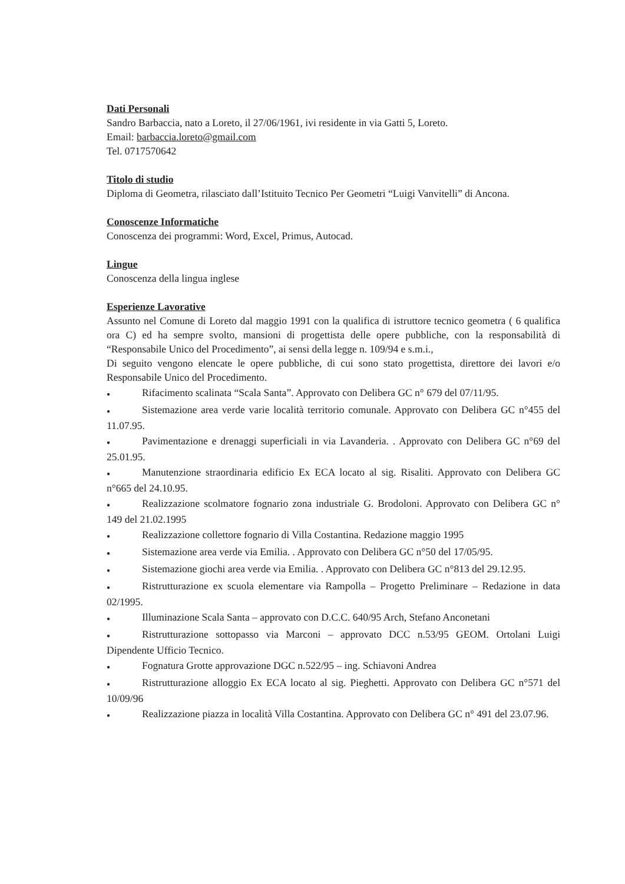Dati Personali
Sandro Barbaccia, nato a Loreto, il 27/06/1961, ivi residente in via Gatti 5, Loreto.
Email: barbaccia.loreto@gmail.com
Tel. 0717570642
Titolo di studio
Diploma di Geometra, rilasciato dall’Istituito Tecnico Per Geometri “Luigi Vanvitelli” di Ancona.
Conoscenze Informatiche
Conoscenza dei programmi: Word, Excel, Primus, Autocad.
Lingue
Conoscenza della lingua inglese
Esperienze Lavorative
Assunto nel Comune di Loreto dal maggio 1991 con la qualifica di istruttore tecnico geometra ( 6 qualifica ora C) ed ha sempre svolto, mansioni di progettista delle opere pubbliche, con la responsabilità di “Responsabile Unico del Procedimento”, ai sensi della legge n. 109/94 e s.m.i.,
Di seguito vengono elencate le opere pubbliche, di cui sono stato progettista, direttore dei lavori e/o Responsabile Unico del Procedimento.
● Rifacimento scalinata “Scala Santa”. Approvato con Delibera GC n° 679 del 07/11/95.
● Sistemazione area verde varie località territorio comunale. Approvato con Delibera GC n°455 del 11.07.95.
● Pavimentazione e drenaggi superficiali in via Lavanderia. . Approvato con Delibera GC n°69 del 25.01.95.
● Manutenzione straordinaria edificio Ex ECA locato al sig. Risaliti. Approvato con Delibera GC n°665 del 24.10.95.
● Realizzazione scolmatore fognario zona industriale G. Brodoloni. Approvato con Delibera GC n° 149 del 21.02.1995
● Realizzazione collettore fognario di Villa Costantina. Redazione maggio 1995
● Sistemazione area verde via Emilia. . Approvato con Delibera GC n°50 del 17/05/95.
● Sistemazione giochi area verde via Emilia. . Approvato con Delibera GC n°813 del 29.12.95.
● Ristrutturazione ex scuola elementare via Rampolla – Progetto Preliminare – Redazione in data 02/1995.
● Illuminazione Scala Santa – approvato con D.C.C. 640/95 Arch, Stefano Anconetani
● Ristrutturazione sottopasso via Marconi – approvato DCC n.53/95 GEOM. Ortolani Luigi Dipendente Ufficio Tecnico.
● Fognatura Grotte approvazione DGC n.522/95 – ing. Schiavoni Andrea
● Ristrutturazione alloggio Ex ECA locato al sig. Pieghetti. Approvato con Delibera GC n°571 del 10/09/96
● Realizzazione piazza in località Villa Costantina. Approvato con Delibera GC n° 491 del 23.07.96.